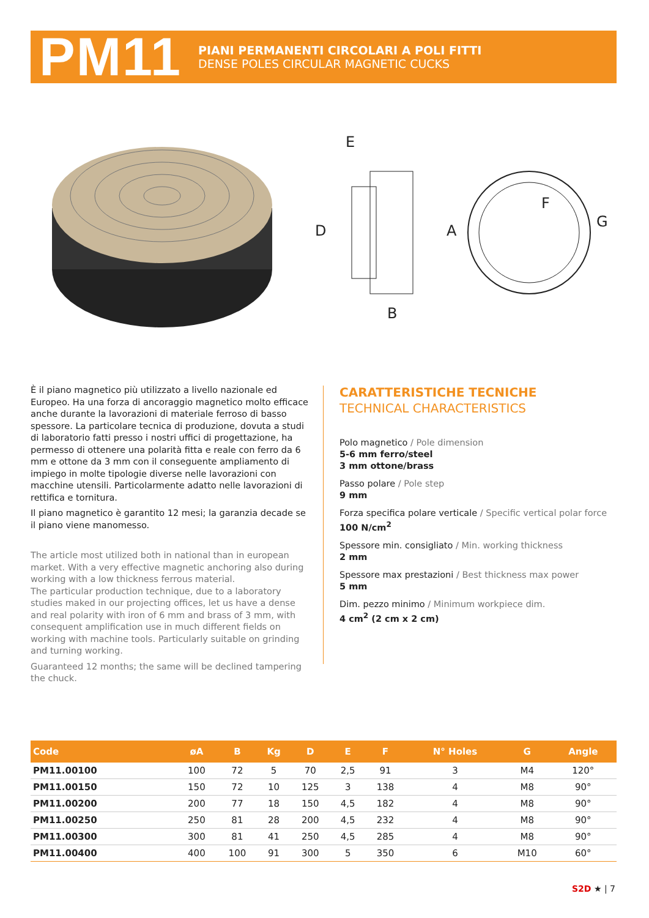PM11
PIANI PERMANENTI CIRCOLARI A POLI FITTI
DENSE POLES CIRCULAR MAGNETIC CUCKS
E
D
A
B
F
G
È il piano magnetico più utilizzato a livello nazionale ed Europeo. Ha una forza di ancoraggio magnetico molto efficace anche durante la lavorazioni di materiale ferroso di basso spessore. La particolare tecnica di produzione, dovuta a studi di laboratorio fatti presso i nostri uffici di progettazione, ha permesso di ottenere una polarità fitta e reale con ferro da 6 mm e ottone da 3 mm con il conseguente ampliamento di impiego in molte tipologie diverse nelle lavorazioni con macchine utensili. Particolarmente adatto nelle lavorazioni di rettifica e tornitura.
Il piano magnetico è garantito 12 mesi; la garanzia decade se il piano viene manomesso.
The article most utilized both in national than in european market. With a very effective magnetic anchoring also during working with a low thickness ferrous material.
The particular production technique, due to a laboratory studies maked in our projecting offices, let us have a dense and real polarity with iron of 6 mm and brass of 3 mm, with consequent amplification use in much different fields on working with machine tools. Particularly suitable on grinding and turning working.
Guaranteed 12 months; the same will be declined tampering the chuck.
CARATTERISTICHE TECNICHE
TECHNICAL CHARACTERISTICS
Polo magnetico / Pole dimension
5-6 mm ferro/steel
3 mm ottone/brass
Passo polare / Pole step
9 mm
Forza specifica polare verticale / Specific vertical polar force
100 N/cm<sup>2</sup>
Spessore min. consigliato / Min. working thickness
2 mm
Spessore max prestazioni / Best thickness max power
5 mm
Dim. pezzo minimo / Minimum workpiece dim.
4 cm<sup>2</sup> (2 cm x 2 cm)
| Code | øA | B | Kg | D | E | F | N° Holes | G | Angle |
| --- | --- | --- | --- | --- | --- | --- | --- | --- | --- |
| PM11.00100 | 100 | 72 | 5 | 70 | 2,5 | 91 | 3 | M4 | 120° |
| PM11.00150 | 150 | 72 | 10 | 125 | 3 | 138 | 4 | M8 | 90° |
| PM11.00200 | 200 | 77 | 18 | 150 | 4,5 | 182 | 4 | M8 | 90° |
| PM11.00250 | 250 | 81 | 28 | 200 | 4,5 | 232 | 4 | M8 | 90° |
| PM11.00300 | 300 | 81 | 41 | 250 | 4,5 | 285 | 4 | M8 | 90° |
| PM11.00400 | 400 | 100 | 91 | 300 | 5 | 350 | 6 | M10 | 60° |
S2D ★ | 7